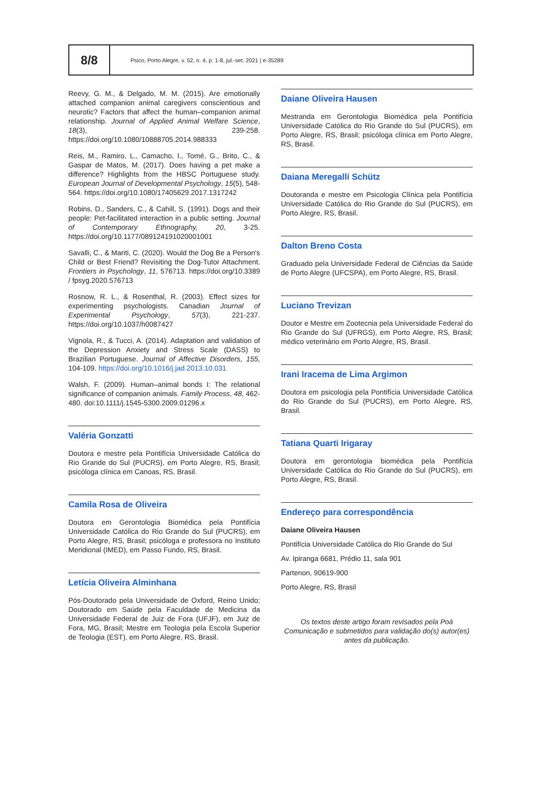8/8
Psico, Porto Alegre, v. 52, n. 4, p. 1-8, jul.-set. 2021 | e-35289
Reevy, G. M., & Delgado, M. M. (2015). Are emotionally attached companion animal caregivers conscientious and neurotic? Factors that affect the human–companion animal relationship. Journal of Applied Animal Welfare Science, 18(3), 239-258. https://doi.org/10.1080/10888705.2014.988333
Reis, M., Ramiro, L., Camacho, I., Tomé, G., Brito, C., & Gaspar de Matos, M. (2017). Does having a pet make a difference? Highlights from the HBSC Portuguese study. European Journal of Developmental Psychology, 15(5), 548-564. https://doi.org/10.1080/17405629.2017.1317242
Robins, D., Sanders, C., & Cahill, S. (1991). Dogs and their people: Pet-facilitated interaction in a public setting. Journal of Contemporary Ethnography, 20, 3-25. https://doi.org/10.1177/089124191020001001
Savalli, C., & Mariti, C. (2020). Would the Dog Be a Person's Child or Best Friend? Revisiting the Dog-Tutor Attachment. Frontiers in Psychology, 11, 576713. https://doi.org/10.3389 / fpsyg.2020.576713
Rosnow, R. L., & Rosenthal, R. (2003). Effect sizes for experimenting psychologists. Canadian Journal of Experimental Psychology, 57(3), 221-237. https://doi.org/10.1037/h0087427
Vignola, R., & Tucci, A. (2014). Adaptation and validation of the Depression Anxiety and Stress Scale (DASS) to Brazilian Portuguese. Journal of Affective Disorders, 155, 104-109. https://doi.org/10.1016/j.jad.2013.10.031
Walsh, F. (2009). Human–animal bonds I: The relational significance of companion animals. Family Process, 48, 462-480. doi:10.1111/j.1545-5300.2009.01296.x
Valéria Gonzatti
Doutora e mestre pela Pontifícia Universidade Católica do Rio Grande do Sul (PUCRS), em Porto Alegre, RS, Brasil; psicóloga clínica em Canoas, RS, Brasil.
Camila Rosa de Oliveira
Doutora em Gerontologia Biomédica pela Pontifícia Universidade Católica do Rio Grande do Sul (PUCRS), em Porto Alegre, RS, Brasil; psicóloga e professora no Instituto Meridional (IMED), em Passo Fundo, RS, Brasil.
Letícia Oliveira Alminhana
Pós-Doutorado pela Universidade de Oxford, Reino Unido; Doutorado em Saúde pela Faculdade de Medicina da Universidade Federal de Juiz de Fora (UFJF), em Juiz de Fora, MG, Brasil; Mestre em Teologia pela Escola Superior de Teologia (EST), em Porto Alegre, RS, Brasil.
Daiane Oliveira Hausen
Mestranda em Gerontologia Biomédica pela Pontifícia Universidade Católica do Rio Grande do Sul (PUCRS), em Porto Alegre, RS, Brasil; psicóloga clínica em Porto Alegre, RS, Brasil.
Daiana Meregalli Schütz
Doutoranda e mestre em Psicologia Clínica pela Pontifícia Universidade Católica do Rio Grande do Sul (PUCRS), em Porto Alegre, RS, Brasil.
Dalton Breno Costa
Graduado pela Universidade Federal de Ciências da Saúde de Porto Alegre (UFCSPA), em Porto Alegre, RS, Brasil.
Luciano Trevizan
Doutor e Mestre em Zootecnia pela Universidade Federal do Rio Grande do Sul (UFRGS), em Porto Alegre, RS, Brasil; médico veterinário em Porto Alegre, RS, Brasil.
Irani Iracema de Lima Argimon
Doutora em psicologia pela Pontifícia Universidade Católica do Rio Grande do Sul (PUCRS), em Porto Alegre, RS, Brasil.
Tatiana Quarti Irigaray
Doutora em gerontologia biomédica pela Pontifícia Universidade Católica do Rio Grande do Sul (PUCRS), em Porto Alegre, RS, Brasil.
Endereço para correspondência
Daiane Oliveira Hausen
Pontifícia Universidade Católica do Rio Grande do Sul
Av. Ipiranga 6681, Prédio 11, sala 901
Partenon, 90619-900
Porto Alegre, RS, Brasil
Os textos deste artigo foram revisados pela Poá Comunicação e submetidos para validação do(s) autor(es) antes da publicação.